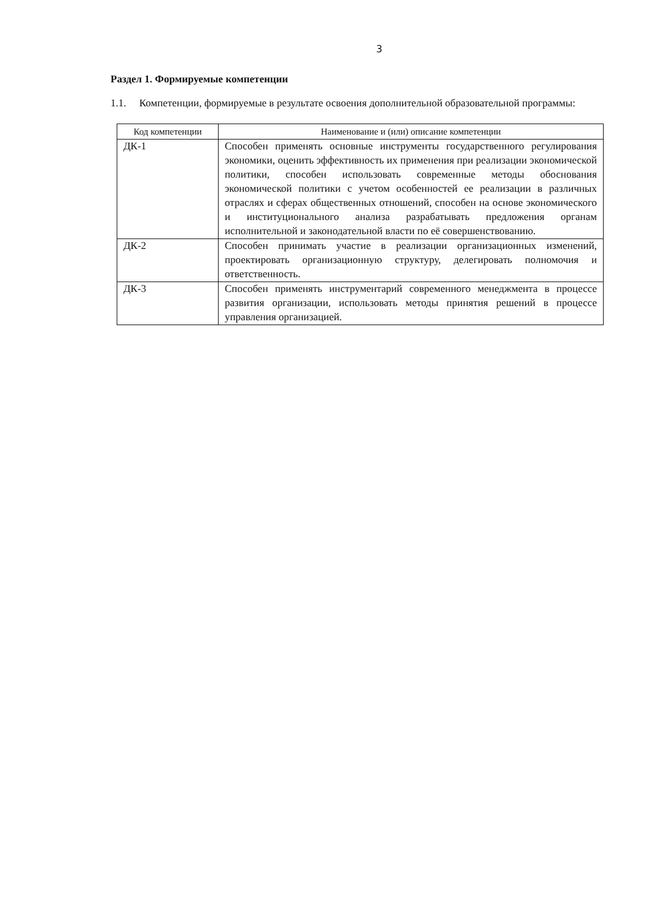3
Раздел 1. Формируемые компетенции
1.1. Компетенции, формируемые в результате освоения дополнительной образовательной программы:
| Код компетенции | Наименование и (или) описание компетенции |
| --- | --- |
| ДК-1 | Способен применять основные инструменты государственного регулирования экономики, оценить эффективность их применения при реализации экономической политики, способен использовать современные методы обоснования экономической политики с учетом особенностей ее реализации в различных отраслях и сферах общественных отношений, способен на основе экономического и институционального анализа разрабатывать предложения органам исполнительной и законодательной власти по её совершенствованию. |
| ДК-2 | Способен принимать участие в реализации организационных изменений, проектировать организационную структуру, делегировать полномочия и ответственность. |
| ДК-3 | Способен применять инструментарий современного менеджмента в процессе развития организации, использовать методы принятия решений в процессе управления организацией. |